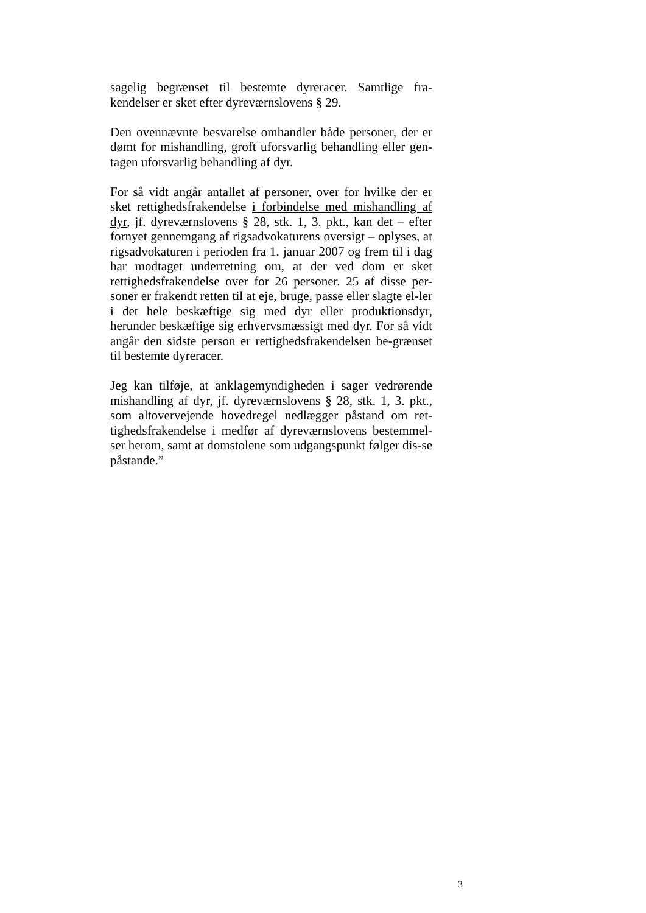sagelig begrænset til bestemte dyreracer. Samtlige fra-kendelser er sket efter dyreværnslovens § 29.
Den ovennævnte besvarelse omhandler både personer, der er dømt for mishandling, groft uforsvarlig behandling eller gen-tagen uforsvarlig behandling af dyr.
For så vidt angår antallet af personer, over for hvilke der er sket rettighedsfrakendelse i forbindelse med mishandling af dyr, jf. dyreværnslovens § 28, stk. 1, 3. pkt., kan det – efter fornyet gennemgang af rigsadvokaturens oversigt – oplyses, at rigsadvokaturen i perioden fra 1. januar 2007 og frem til i dag har modtaget underretning om, at der ved dom er sket rettighedsfrakendelse over for 26 personer. 25 af disse per-soner er frakendt retten til at eje, bruge, passe eller slagte el-ler i det hele beskæftige sig med dyr eller produktionsdyr, herunder beskæftige sig erhvervsmæssigt med dyr. For så vidt angår den sidste person er rettighedsfrakendelsen be-grænset til bestemte dyreracer.
Jeg kan tilføje, at anklagemyndigheden i sager vedrørende mishandling af dyr, jf. dyreværnslovens § 28, stk. 1, 3. pkt., som altovervejende hovedregel nedlægger påstand om ret-tighedsfrakendelse i medfør af dyreværnslovens bestemmel-ser herom, samt at domstolene som udgangspunkt følger dis-se påstande.”
3